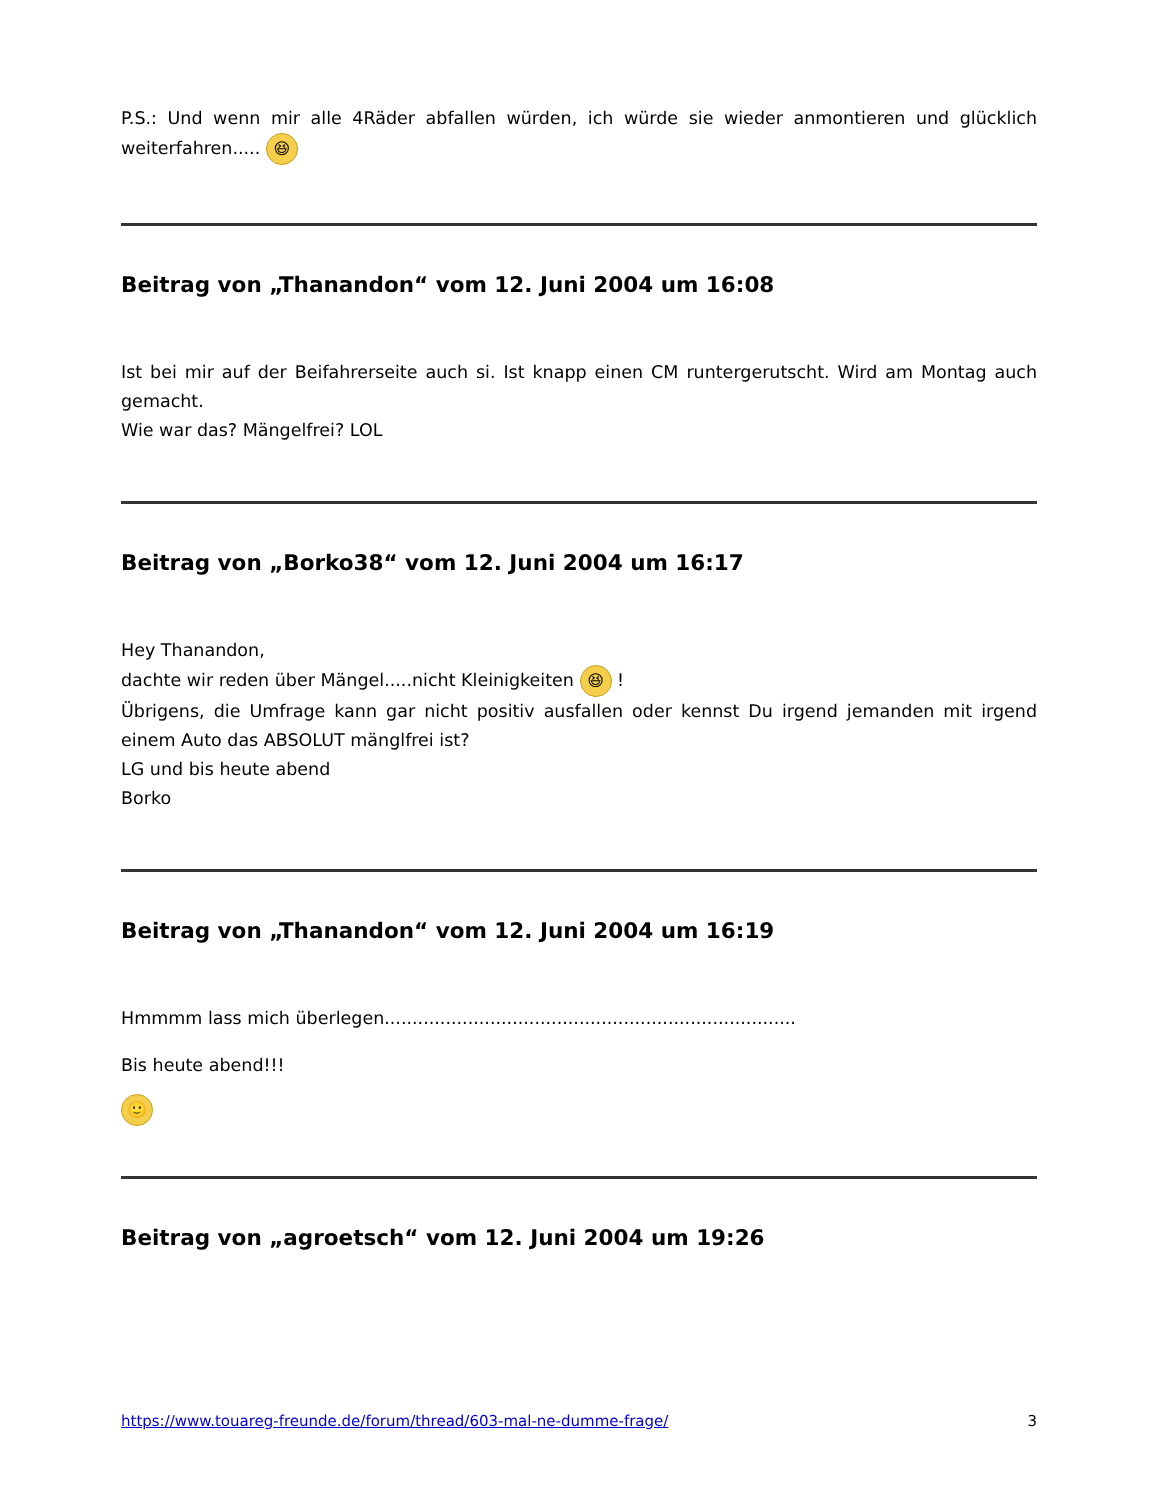P.S.: Und wenn mir alle 4Räder abfallen würden, ich würde sie wieder anmontieren und glücklich weiterfahren..... 😆
Beitrag von „Thanandon“ vom 12. Juni 2004 um 16:08
Ist bei mir auf der Beifahrerseite auch si. Ist knapp einen CM runtergerutscht. Wird am Montag auch gemacht.
Wie war das? Mängelfrei? LOL
Beitrag von „Borko38“ vom 12. Juni 2004 um 16:17
Hey Thanandon,
dachte wir reden über Mängel.....nicht Kleinigkeiten 😆 !
Übrigens, die Umfrage kann gar nicht positiv ausfallen oder kennst Du irgend jemanden mit irgend einem Auto das ABSOLUT mänglfrei ist?
LG und bis heute abend
Borko
Beitrag von „Thanandon“ vom 12. Juni 2004 um 16:19
Hmmmm lass mich überlegen..........................................................................
Bis heute abend!!!
🙂
Beitrag von „agroetsch“ vom 12. Juni 2004 um 19:26
https://www.touareg-freunde.de/forum/thread/603-mal-ne-dumme-frage/ 3